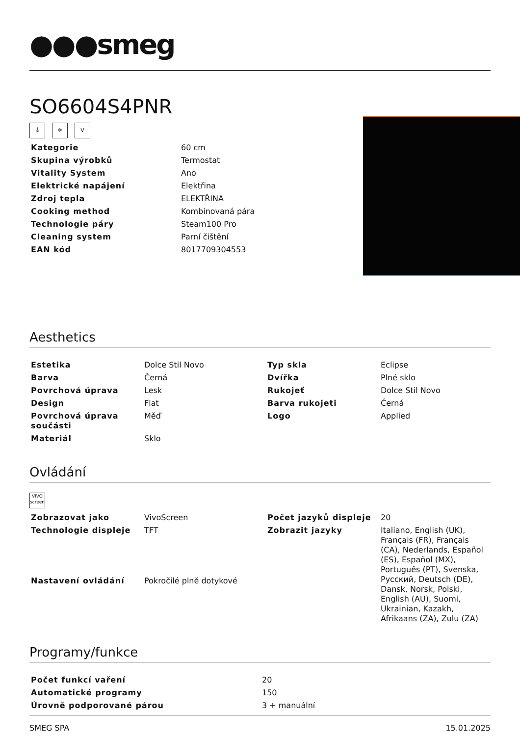●●●smeg
SO6604S4PNR
⏚ ✲ V
| Kategorie | 60 cm |
| Skupina výrobků | Termostat |
| Vitality System | Ano |
| Elektrické napájení | Elektřina |
| Zdroj tepla | ELEKTŘINA |
| Cooking method | Kombinovaná pára |
| Technologie páry | Steam100 Pro |
| Cleaning system | Parní čištění |
| EAN kód | 8017709304553 |
Aesthetics
| Estetika | Dolce Stil Novo | Typ skla | Eclipse |
| Barva | Černá | Dvířka | Plné sklo |
| Povrchová úprava | Lesk | Rukojeť | Dolce Stil Novo |
| Design | Flat | Barva rukojeti | Černá |
| Povrchová úprava součásti | Měď | Logo | Applied |
| Materiál | Sklo | | |
Ovládání
VIVO
screen
| Zobrazovat jako | VivoScreen | Počet jazyků displeje | 20 |
| Technologie displeje | TFT | Zobrazit jazyky | Italiano, English (UK), Français (FR), Français (CA), Nederlands, Español (ES), Español (MX), Português (PT), Svenska, Русский, Deutsch (DE), Dansk, Norsk, Polski, English (AU), Suomi, Ukrainian, Kazakh, Afrikaans (ZA), Zulu (ZA) |
| Nastavení ovládání | Pokročilé plně dotykové | | |
Programy/funkce
| Počet funkcí vaření | 20 |
| Automatické programy | 150 |
| Úrovně podporované párou | 3 + manuální |
SMEG SPA 15.01.2025